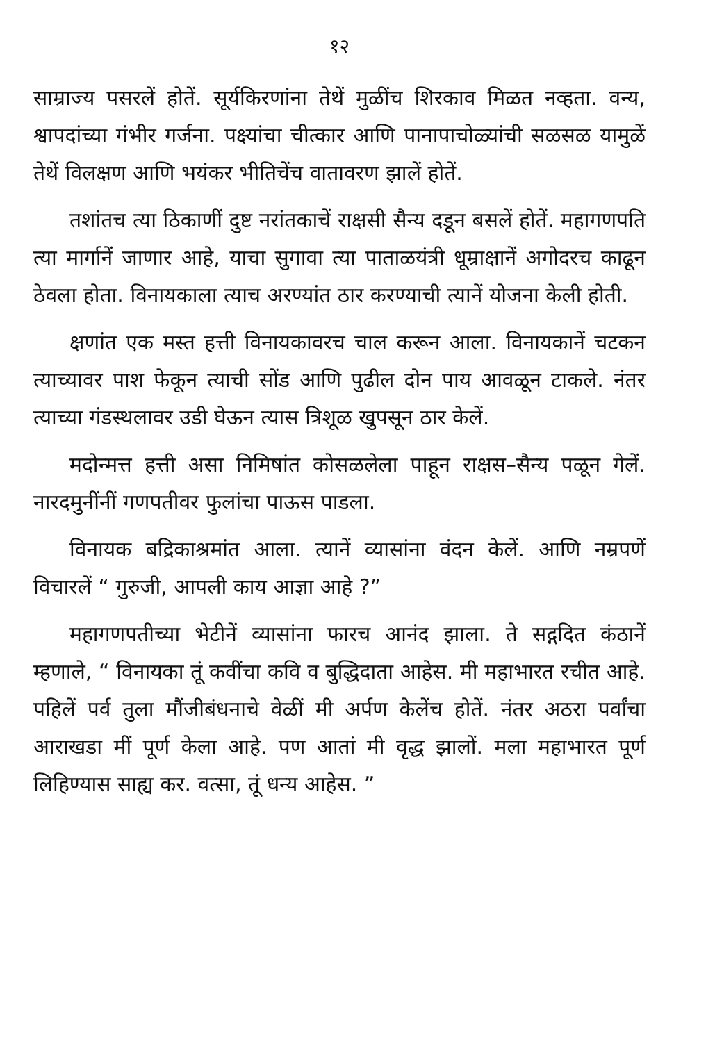१२
साम्राज्य पसरलें होतें. सूर्यकिरणांना तेथें मुळींच शिरकाव मिळत नव्हता. वन्य, श्वापदांच्या गंभीर गर्जना. पक्ष्यांचा चीत्कार आणि पानापाचोळ्यांची सळसळ यामुळें तेथें विलक्षण आणि भयंकर भीतिचेंच वातावरण झालें होतें.
तशांतच त्या ठिकाणीं दुष्ट नरांतकाचें राक्षसी सैन्य दडून बसलें होतें. महागणपति त्या मार्गानें जाणार आहे, याचा सुगावा त्या पाताळयंत्री धूम्राक्षानें अगोदरच काढून ठेवला होता. विनायकाला त्याच अरण्यांत ठार करण्याची त्यानें योजना केली होती.
क्षणांत एक मस्त हत्ती विनायकावरच चाल करून आला. विनायकानें चटकन त्याच्यावर पाश फेकून त्याची सोंड आणि पुढील दोन पाय आवळून टाकले. नंतर त्याच्या गंडस्थलावर उडी घेऊन त्यास त्रिशूळ खुपसून ठार केलें.
मदोन्मत्त हत्ती असा निमिषांत कोसळलेला पाहून राक्षस–सैन्य पळून गेलें. नारदमुनींनीं गणपतीवर फुलांचा पाऊस पाडला.
विनायक बद्रिकाश्रमांत आला. त्यानें व्यासांना वंदन केलें. आणि नम्रपणें विचारलें “ गुरुजी, आपली काय आज्ञा आहे ?”
महागणपतीच्या भेटीनें व्यासांना फारच आनंद झाला. ते सद्गदित कंठानें म्हणाले, “ विनायका तूं कवींचा कवि व बुद्धिदाता आहेस. मी महाभारत रचीत आहे. पहिलें पर्व तुला मौंजीबंधनाचे वेळीं मी अर्पण केलेंच होतें. नंतर अठरा पर्वांचा आराखडा मीं पूर्ण केला आहे. पण आतां मी वृद्ध झालों. मला महाभारत पूर्ण लिहिण्यास साह्य कर. वत्सा, तूं धन्य आहेस. ”